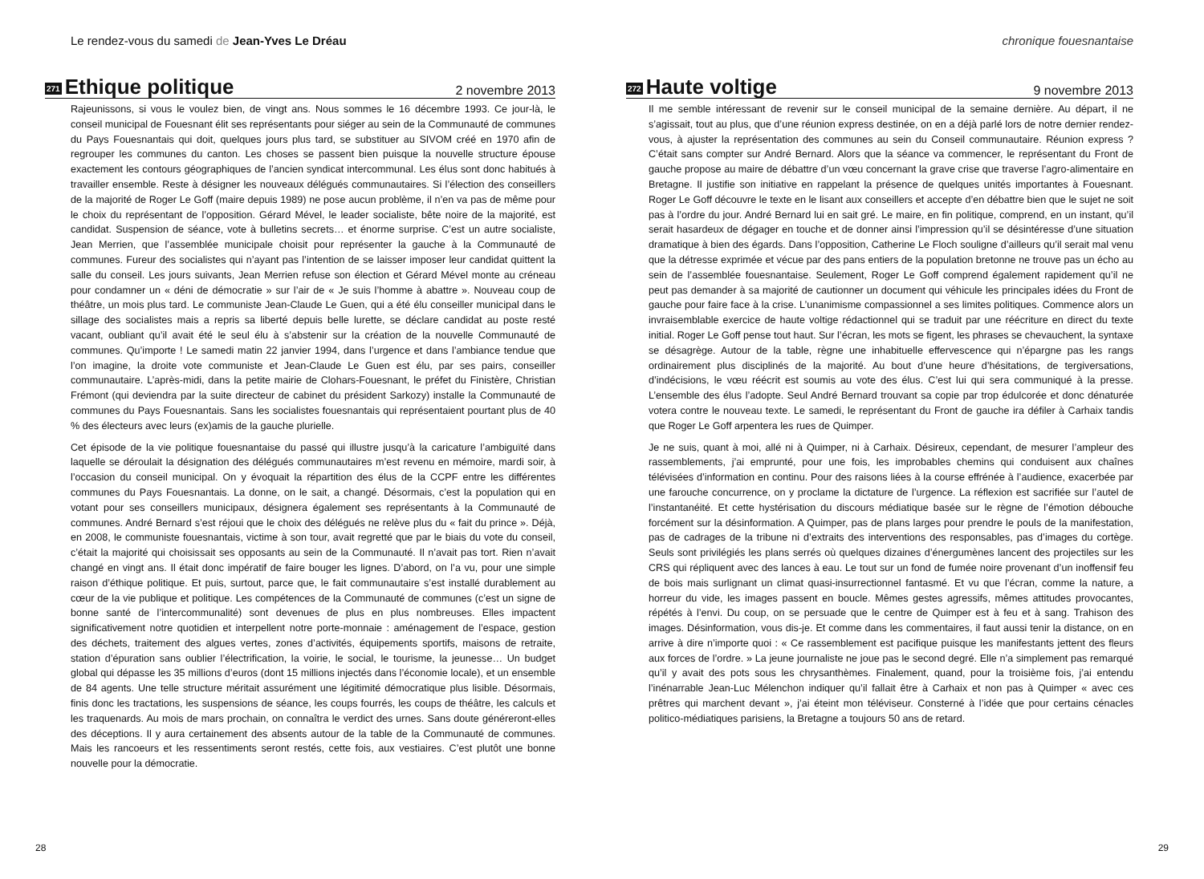Le rendez-vous du samedi de Jean-Yves Le Dréau
271 Ethique politique 2 novembre 2013
Rajeunissons, si vous le voulez bien, de vingt ans. Nous sommes le 16 décembre 1993. Ce jour-là, le conseil municipal de Fouesnant élit ses représentants pour siéger au sein de la Communauté de communes du Pays Fouesnantais qui doit, quelques jours plus tard, se substituer au SIVOM créé en 1970 afin de regrouper les communes du canton. Les choses se passent bien puisque la nouvelle structure épouse exactement les contours géographiques de l’ancien syndicat intercommunal. Les élus sont donc habitués à travailler ensemble. Reste à désigner les nouveaux délégués communautaires. Si l’élection des conseillers de la majorité de Roger Le Goff (maire depuis 1989) ne pose aucun problème, il n’en va pas de même pour le choix du représentant de l’opposition. Gérard Mével, le leader socialiste, bête noire de la majorité, est candidat. Suspension de séance, vote à bulletins secrets… et énorme surprise. C’est un autre socialiste, Jean Merrien, que l’assemblée municipale choisit pour représenter la gauche à la Communauté de communes. Fureur des socialistes qui n’ayant pas l’intention de se laisser imposer leur candidat quittent la salle du conseil. Les jours suivants, Jean Merrien refuse son élection et Gérard Mével monte au créneau pour condamner un « déni de démocratie » sur l’air de « Je suis l’homme à abattre ». Nouveau coup de théâtre, un mois plus tard. Le communiste Jean-Claude Le Guen, qui a été élu conseiller municipal dans le sillage des socialistes mais a repris sa liberté depuis belle lurette, se déclare candidat au poste resté vacant, oubliant qu’il avait été le seul élu à s’abstenir sur la création de la nouvelle Communauté de communes. Qu’importe ! Le samedi matin 22 janvier 1994, dans l’urgence et dans l’ambiance tendue que l’on imagine, la droite vote communiste et Jean-Claude Le Guen est élu, par ses pairs, conseiller communautaire. L’après-midi, dans la petite mairie de Clohars-Fouesnant, le préfet du Finistère, Christian Frémont (qui deviendra par la suite directeur de cabinet du président Sarkozy) installe la Communauté de communes du Pays Fouesnantais. Sans les socialistes fouesnantais qui représentaient pourtant plus de 40 % des électeurs avec leurs (ex)amis de la gauche plurielle.
Cet épisode de la vie politique fouesnantaise du passé qui illustre jusqu’à la caricature l’ambiguïté dans laquelle se déroulait la désignation des délégués communautaires m’est revenu en mémoire, mardi soir, à l’occasion du conseil municipal. On y évoquait la répartition des élus de la CCPF entre les différentes communes du Pays Fouesnantais. La donne, on le sait, a changé. Désormais, c’est la population qui en votant pour ses conseillers municipaux, désignera également ses représentants à la Communauté de communes. André Bernard s’est réjoui que le choix des délégués ne relève plus du « fait du prince ». Déjà, en 2008, le communiste fouesnantais, victime à son tour, avait regretté que par le biais du vote du conseil, c’était la majorité qui choisissait ses opposants au sein de la Communauté. Il n’avait pas tort. Rien n’avait changé en vingt ans. Il était donc impératif de faire bouger les lignes. D’abord, on l’a vu, pour une simple raison d’éthique politique. Et puis, surtout, parce que, le fait communautaire s’est installé durablement au cœur de la vie publique et politique. Les compétences de la Communauté de communes (c’est un signe de bonne santé de l’intercommunalité) sont devenues de plus en plus nombreuses. Elles impactent significativement notre quotidien et interpellent notre porte-monnaie : aménagement de l’espace, gestion des déchets, traitement des algues vertes, zones d’activités, équipements sportifs, maisons de retraite, station d’épuration sans oublier l’électrification, la voirie, le social, le tourisme, la jeunesse… Un budget global qui dépasse les 35 millions d’euros (dont 15 millions injectés dans l’économie locale), et un ensemble de 84 agents. Une telle structure méritait assurément une légitimité démocratique plus lisible. Désormais, finis donc les tractations, les suspensions de séance, les coups fourrés, les coups de théâtre, les calculs et les traquenards. Au mois de mars prochain, on connaîtra le verdict des urnes. Sans doute généreront-elles des déceptions. Il y aura certainement des absents autour de la table de la Communauté de communes. Mais les rancoeurs et les ressentiments seront restés, cette fois, aux vestiaires. C’est plutôt une bonne nouvelle pour la démocratie.
28
chronique fouesnantaise
272 Haute voltige 9 novembre 2013
Il me semble intéressant de revenir sur le conseil municipal de la semaine dernière. Au départ, il ne s’agissait, tout au plus, que d’une réunion express destinée, on en a déjà parlé lors de notre dernier rendez-vous, à ajuster la représentation des communes au sein du Conseil communautaire. Réunion express ? C’était sans compter sur André Bernard. Alors que la séance va commencer, le représentant du Front de gauche propose au maire de débattre d’un vœu concernant la grave crise que traverse l’agro-alimentaire en Bretagne. Il justifie son initiative en rappelant la présence de quelques unités importantes à Fouesnant. Roger Le Goff découvre le texte en le lisant aux conseillers et accepte d’en débattre bien que le sujet ne soit pas à l’ordre du jour. André Bernard lui en sait gré. Le maire, en fin politique, comprend, en un instant, qu’il serait hasardeux de dégager en touche et de donner ainsi l’impression qu’il se désintéresse d’une situation dramatique à bien des égards. Dans l’opposition, Catherine Le Floch souligne d’ailleurs qu’il serait mal venu que la détresse exprimée et vécue par des pans entiers de la population bretonne ne trouve pas un écho au sein de l’assemblée fouesnantaise. Seulement, Roger Le Goff comprend également rapidement qu’il ne peut pas demander à sa majorité de cautionner un document qui véhicule les principales idées du Front de gauche pour faire face à la crise. L’unanimisme compassionnel a ses limites politiques. Commence alors un invraisemblable exercice de haute voltige rédactionnel qui se traduit par une réécriture en direct du texte initial. Roger Le Goff pense tout haut. Sur l’écran, les mots se figent, les phrases se chevauchent, la syntaxe se désagrège. Autour de la table, règne une inhabituelle effervescence qui n’épargne pas les rangs ordinairement plus disciplinés de la majorité. Au bout d’une heure d’hésitations, de tergiversations, d’indécisions, le vœu réécrit est soumis au vote des élus. C’est lui qui sera communiqué à la presse. L’ensemble des élus l’adopte. Seul André Bernard trouvant sa copie par trop édulcorée et donc dénaturée votera contre le nouveau texte. Le samedi, le représentant du Front de gauche ira défiler à Carhaix tandis que Roger Le Goff arpentera les rues de Quimper.
Je ne suis, quant à moi, allé ni à Quimper, ni à Carhaix. Désireux, cependant, de mesurer l’ampleur des rassemblements, j’ai emprunté, pour une fois, les improbables chemins qui conduisent aux chaînes télévisées d’information en continu. Pour des raisons liées à la course effrénée à l’audience, exacerbée par une farouche concurrence, on y proclame la dictature de l’urgence. La réflexion est sacrifiée sur l’autel de l’instantanéité. Et cette hystérisation du discours médiatique basée sur le règne de l’émotion débouche forcément sur la désinformation. A Quimper, pas de plans larges pour prendre le pouls de la manifestation, pas de cadrages de la tribune ni d’extraits des interventions des responsables, pas d’images du cortège. Seuls sont privilégiés les plans serrés où quelques dizaines d’énergumènes lancent des projectiles sur les CRS qui répliquent avec des lances à eau. Le tout sur un fond de fumée noire provenant d’un inoffensif feu de bois mais surlignant un climat quasi-insurrectionnel fantasmé. Et vu que l’écran, comme la nature, a horreur du vide, les images passent en boucle. Mêmes gestes agressifs, mêmes attitudes provocantes, répétés à l’envi. Du coup, on se persuade que le centre de Quimper est à feu et à sang. Trahison des images. Désinformation, vous dis-je. Et comme dans les commentaires, il faut aussi tenir la distance, on en arrive à dire n’importe quoi : « Ce rassemblement est pacifique puisque les manifestants jettent des fleurs aux forces de l’ordre. » La jeune journaliste ne joue pas le second degré. Elle n’a simplement pas remarqué qu’il y avait des pots sous les chrysanthèmes. Finalement, quand, pour la troisième fois, j’ai entendu l’inénarrable Jean-Luc Mélenchon indiquer qu’il fallait être à Carhaix et non pas à Quimper « avec ces prêtres qui marchent devant », j’ai éteint mon téléviseur. Consterné à l’idée que pour certains cénacles politico-médiatiques parisiens, la Bretagne a toujours 50 ans de retard.
29